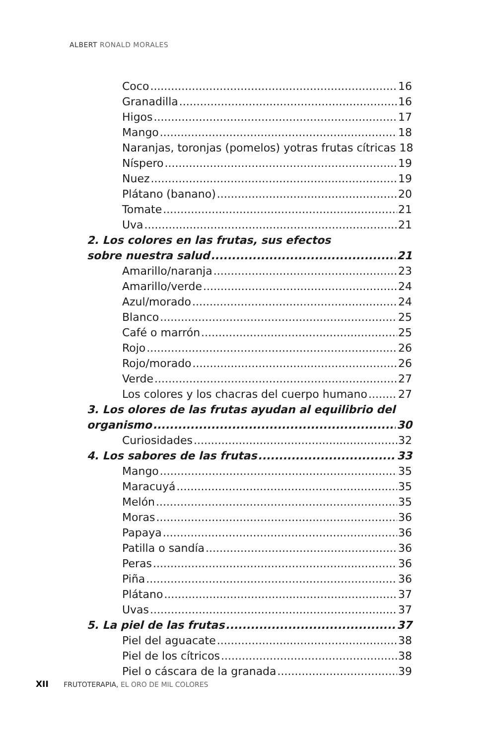ALBERT RONALD MORALES
Coco 16
Granadilla 16
Higos 17
Mango 18
Naranjas, toronjas (pomelos) yotras frutas cítricas 18
Níspero 19
Nuez 19
Plátano (banano) 20
Tomate 21
Uva 21
2. Los colores en las frutas, sus efectos
sobre nuestra salud 21
Amarillo/naranja 23
Amarillo/verde 24
Azul/morado 24
Blanco 25
Café o marrón 25
Rojo 26
Rojo/morado 26
Verde 27
Los colores y los chacras del cuerpo humano 27
3. Los olores de las frutas ayudan al equilibrio del
organismo 30
Curiosidades 32
4. Los sabores de las frutas 33
Mango 35
Maracuyá 35
Melón 35
Moras 36
Papaya 36
Patilla o sandía 36
Peras 36
Piña 36
Plátano 37
Uvas 37
5. La piel de las frutas 37
Piel del aguacate 38
Piel de los cítricos 38
Piel o cáscara de la granada 39
XII FRUTOTERAPIA, EL ORO DE MIL COLORES